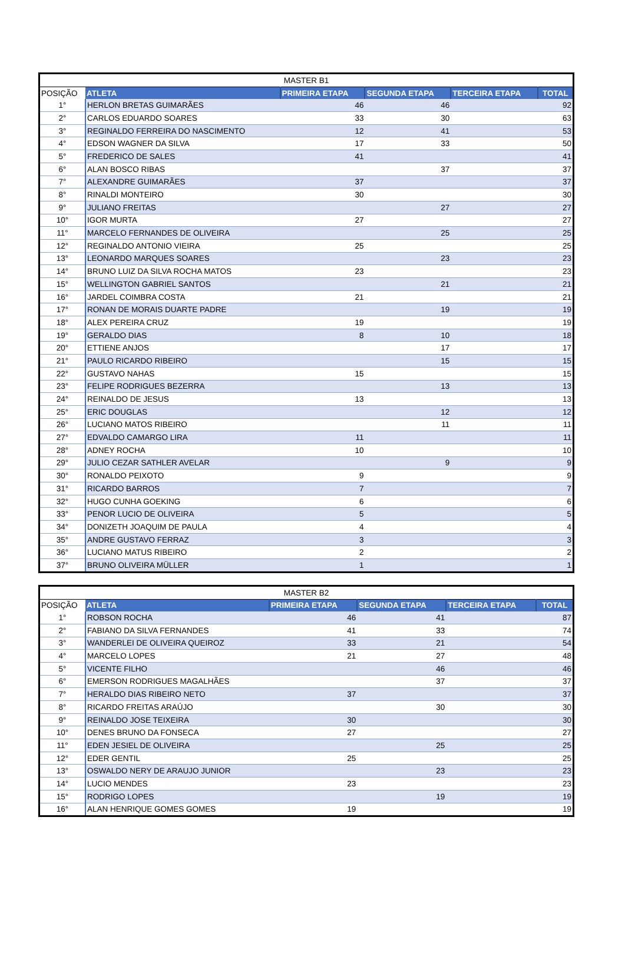| MASTER B1 | | | | | |
| --- | --- | --- | --- | --- | --- |
| POSIÇÃO | ATLETA | PRIMEIRA ETAPA | SEGUNDA ETAPA | TERCEIRA ETAPA | TOTAL |
| 1° | HERLON BRETAS GUIMARÃES | 46 | 46 | | 92 |
| 2° | CARLOS EDUARDO SOARES | 33 | 30 | | 63 |
| 3° | REGINALDO FERREIRA DO NASCIMENTO | 12 | 41 | | 53 |
| 4° | EDSON WAGNER DA SILVA | 17 | 33 | | 50 |
| 5° | FREDERICO DE SALES | 41 | | | 41 |
| 6° | ALAN BOSCO RIBAS | | 37 | | 37 |
| 7° | ALEXANDRE GUIMARÃES | 37 | | | 37 |
| 8° | RINALDI MONTEIRO | 30 | | | 30 |
| 9° | JULIANO FREITAS | | 27 | | 27 |
| 10° | IGOR MURTA | 27 | | | 27 |
| 11° | MARCELO FERNANDES DE OLIVEIRA | | 25 | | 25 |
| 12° | REGINALDO ANTONIO VIEIRA | 25 | | | 25 |
| 13° | LEONARDO MARQUES SOARES | | 23 | | 23 |
| 14° | BRUNO LUIZ DA SILVA ROCHA MATOS | 23 | | | 23 |
| 15° | WELLINGTON GABRIEL SANTOS | | 21 | | 21 |
| 16° | JARDEL COIMBRA COSTA | 21 | | | 21 |
| 17° | RONAN DE MORAIS DUARTE PADRE | | 19 | | 19 |
| 18° | ALEX PEREIRA CRUZ | 19 | | | 19 |
| 19° | GERALDO DIAS | 8 | 10 | | 18 |
| 20° | ETTIENE ANJOS | | 17 | | 17 |
| 21° | PAULO RICARDO RIBEIRO | | 15 | | 15 |
| 22° | GUSTAVO NAHAS | 15 | | | 15 |
| 23° | FELIPE RODRIGUES BEZERRA | | 13 | | 13 |
| 24° | REINALDO DE JESUS | 13 | | | 13 |
| 25° | ERIC DOUGLAS | | 12 | | 12 |
| 26° | LUCIANO MATOS RIBEIRO | | 11 | | 11 |
| 27° | EDVALDO CAMARGO LIRA | 11 | | | 11 |
| 28° | ADNEY ROCHA | 10 | | | 10 |
| 29° | JULIO CEZAR SATHLER AVELAR | | 9 | | 9 |
| 30° | RONALDO PEIXOTO | 9 | | | 9 |
| 31° | RICARDO BARROS | 7 | | | 7 |
| 32° | HUGO CUNHA GOEKING | 6 | | | 6 |
| 33° | PENOR LUCIO DE OLIVEIRA | 5 | | | 5 |
| 34° | DONIZETH JOAQUIM DE PAULA | 4 | | | 4 |
| 35° | ANDRE GUSTAVO FERRAZ | 3 | | | 3 |
| 36° | LUCIANO MATUS RIBEIRO | 2 | | | 2 |
| 37° | BRUNO OLIVEIRA MÜLLER | 1 | | | 1 |
| MASTER B2 | | | | | |
| --- | --- | --- | --- | --- | --- |
| POSIÇÃO | ATLETA | PRIMEIRA ETAPA | SEGUNDA ETAPA | TERCEIRA ETAPA | TOTAL |
| 1° | ROBSON ROCHA | 46 | 41 | | 87 |
| 2° | FABIANO DA SILVA FERNANDES | 41 | 33 | | 74 |
| 3° | WANDERLEI DE OLIVEIRA QUEIROZ | 33 | 21 | | 54 |
| 4° | MARCELO LOPES | 21 | 27 | | 48 |
| 5° | VICENTE FILHO | | 46 | | 46 |
| 6° | EMERSON RODRIGUES MAGALHÃES | | 37 | | 37 |
| 7° | HERALDO DIAS RIBEIRO NETO | 37 | | | 37 |
| 8° | RICARDO FREITAS ARAÚJO | | 30 | | 30 |
| 9° | REINALDO JOSE TEIXEIRA | 30 | | | 30 |
| 10° | DENES BRUNO DA FONSECA | 27 | | | 27 |
| 11° | EDEN JESIEL DE OLIVEIRA | | 25 | | 25 |
| 12° | EDER GENTIL | 25 | | | 25 |
| 13° | OSWALDO NERY DE ARAUJO JUNIOR | | 23 | | 23 |
| 14° | LUCIO MENDES | 23 | | | 23 |
| 15° | RODRIGO LOPES | | 19 | | 19 |
| 16° | ALAN HENRIQUE GOMES GOMES | 19 | | | 19 |